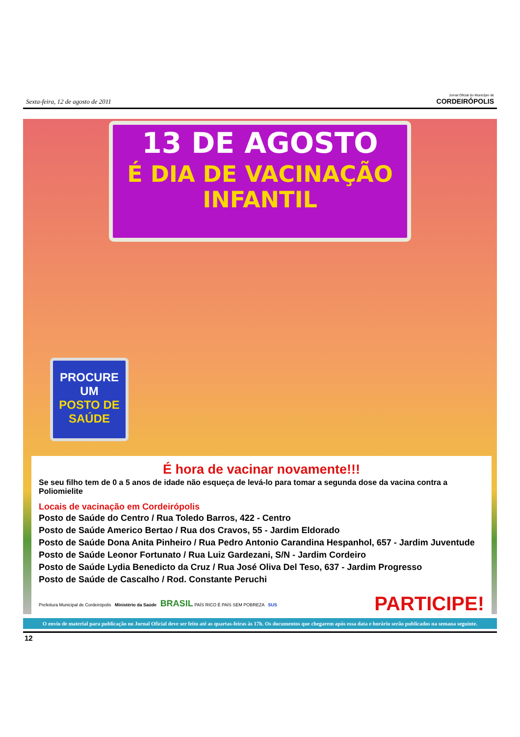Sexta-feira, 12 de agosto de 2011
Jornal Oficial do Município de
CORDEIRÓPOLIS
13 DE AGOSTO
É DIA DE VACINAÇÃO
INFANTIL
PROCURE
UM
POSTO DE
SAÚDE
É hora de vacinar novamente!!!
Se seu filho tem de 0 a 5 anos de idade não esqueça de levá-lo para tomar a segunda dose da vacina contra a Poliomielite
Locais de vacinação em Cordeirópolis
Posto de Saúde do Centro / Rua Toledo Barros, 422 - Centro
Posto de Saúde Americo Bertao / Rua dos Cravos, 55 - Jardim Eldorado
Posto de Saúde Dona Anita Pinheiro / Rua Pedro Antonio Carandina Hespanhol, 657 - Jardim Juventude
Posto de Saúde Leonor Fortunato / Rua Luiz Gardezani, S/N - Jardim Cordeiro
Posto de Saúde Lydia Benedicto da Cruz / Rua José Oliva Del Teso, 637 - Jardim Progresso
Posto de Saúde de Cascalho / Rod. Constante Peruchi
Prefeitura Municipal de Cordeirópolis Ministério da Saúde BRASIL PAÍS RICO É PAÍS SEM POBREZA SUS
PARTICIPE!
O envio de material para publicação no Jornal Oficial deve ser feito até as quartas-feiras às 17h. Os documentos que chegarem após essa data e horário serão publicados na semana seguinte.
12